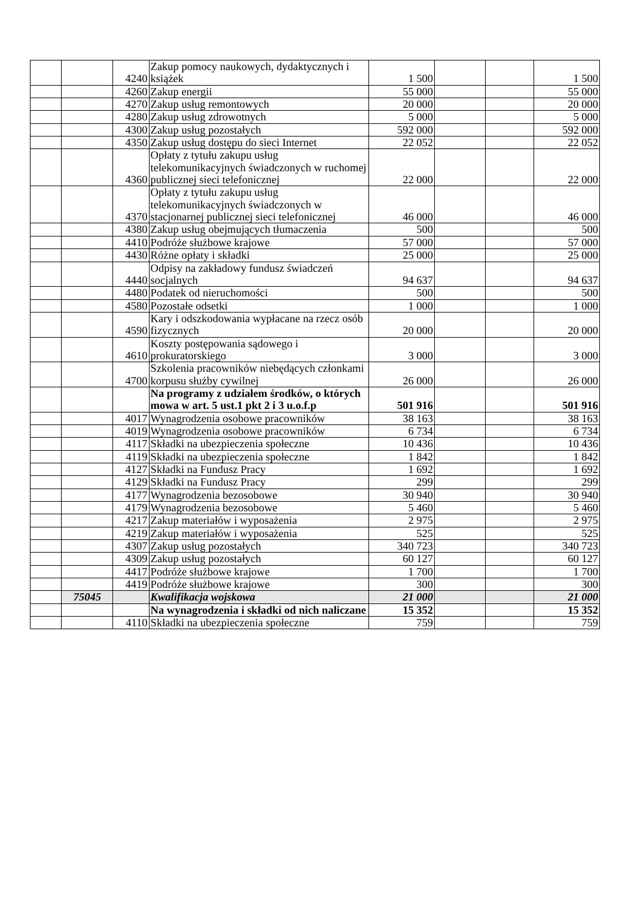| | | 4240 | Zakup pomocy naukowych, dydaktycznych i książek | 1 500 | | | 1 500 |
| | | 4260 | Zakup energii | 55 000 | | | 55 000 |
| | | 4270 | Zakup usług remontowych | 20 000 | | | 20 000 |
| | | 4280 | Zakup usług zdrowotnych | 5 000 | | | 5 000 |
| | | 4300 | Zakup usług pozostałych | 592 000 | | | 592 000 |
| | | 4350 | Zakup usług dostępu do sieci Internet | 22 052 | | | 22 052 |
| | | 4360 | Opłaty z tytułu zakupu usług telekomunikacyjnych świadczonych w ruchomej publicznej sieci telefonicznej | 22 000 | | | 22 000 |
| | | 4370 | Opłaty z tytułu zakupu usług telekomunikacyjnych świadczonych w stacjonarnej publicznej sieci telefonicznej | 46 000 | | | 46 000 |
| | | 4380 | Zakup usług obejmujących tłumaczenia | 500 | | | 500 |
| | | 4410 | Podróże służbowe krajowe | 57 000 | | | 57 000 |
| | | 4430 | Różne opłaty i składki | 25 000 | | | 25 000 |
| | | 4440 | Odpisy na zakładowy fundusz świadczeń socjalnych | 94 637 | | | 94 637 |
| | | 4480 | Podatek od nieruchomości | 500 | | | 500 |
| | | 4580 | Pozostałe odsetki | 1 000 | | | 1 000 |
| | | 4590 | Kary i odszkodowania wypłacane na rzecz osób fizycznych | 20 000 | | | 20 000 |
| | | 4610 | Koszty postępowania sądowego i prokuratorskiego | 3 000 | | | 3 000 |
| | | 4700 | Szkolenia pracowników niebędących członkami korpusu służby cywilnej | 26 000 | | | 26 000 |
| | | | Na programy z udziałem środków, o których mowa w art. 5 ust.1 pkt 2 i 3 u.o.f.p | 501 916 | | | 501 916 |
| | | 4017 | Wynagrodzenia osobowe pracowników | 38 163 | | | 38 163 |
| | | 4019 | Wynagrodzenia osobowe pracowników | 6 734 | | | 6 734 |
| | | 4117 | Składki na ubezpieczenia społeczne | 10 436 | | | 10 436 |
| | | 4119 | Składki na ubezpieczenia społeczne | 1 842 | | | 1 842 |
| | | 4127 | Składki na Fundusz Pracy | 1 692 | | | 1 692 |
| | | 4129 | Składki na Fundusz Pracy | 299 | | | 299 |
| | | 4177 | Wynagrodzenia bezosobowe | 30 940 | | | 30 940 |
| | | 4179 | Wynagrodzenia bezosobowe | 5 460 | | | 5 460 |
| | | 4217 | Zakup materiałów i wyposażenia | 2 975 | | | 2 975 |
| | | 4219 | Zakup materiałów i wyposażenia | 525 | | | 525 |
| | | 4307 | Zakup usług pozostałych | 340 723 | | | 340 723 |
| | | 4309 | Zakup usług pozostałych | 60 127 | | | 60 127 |
| | | 4417 | Podróże służbowe krajowe | 1 700 | | | 1 700 |
| | | 4419 | Podróże służbowe krajowe | 300 | | | 300 |
| | 75045 | | Kwalifikacja wojskowa | 21 000 | | | 21 000 |
| | | | Na wynagrodzenia i składki od nich naliczane | 15 352 | | | 15 352 |
| | | 4110 | Składki na ubezpieczenia społeczne | 759 | | | 759 |